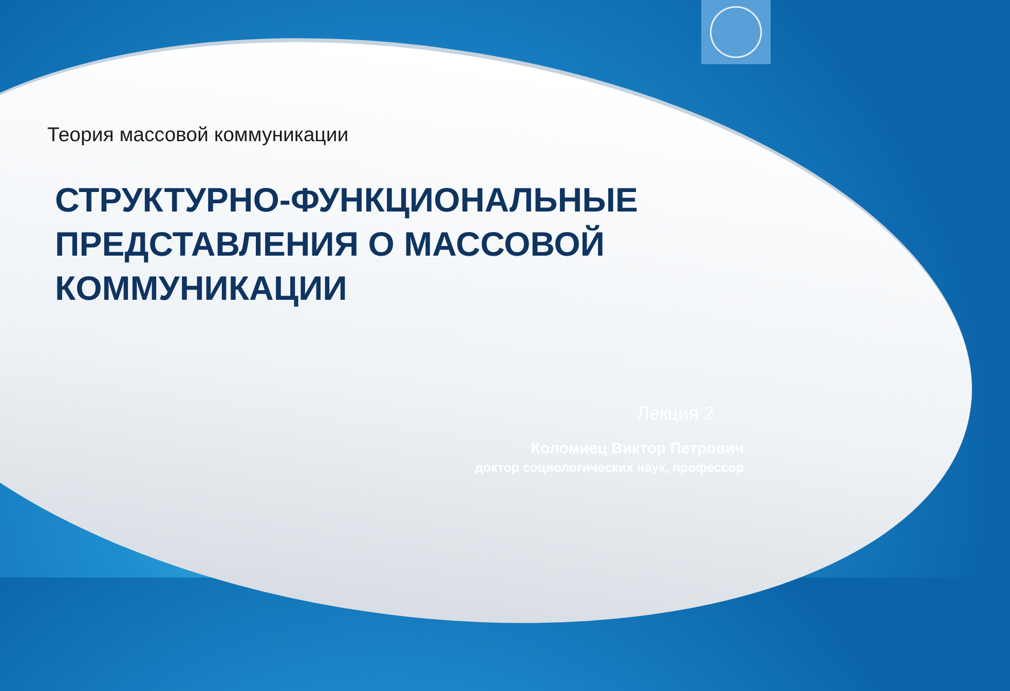Теория массовой коммуникации
СТРУКТУРНО-ФУНКЦИОНАЛЬНЫЕ
ПРЕДСТАВЛЕНИЯ О МАССОВОЙ
КОММУНИКАЦИИ
Лекция 2
Коломиец Виктор Петрович
доктор социологических наук, профессор